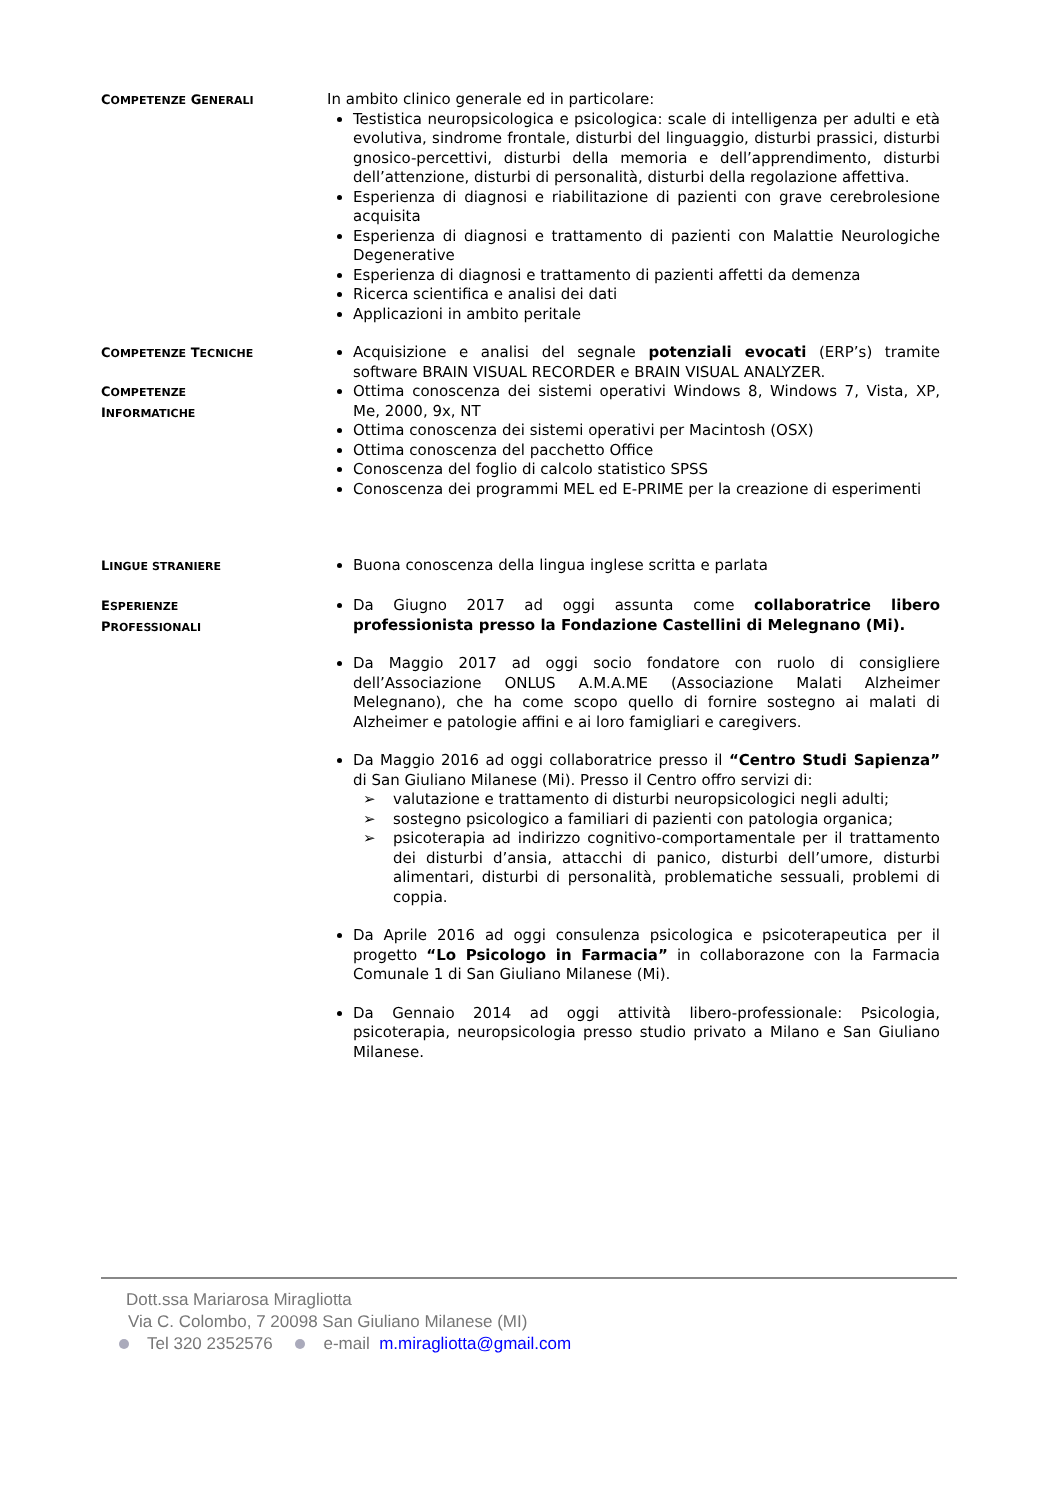COMPETENZE GENERALI
In ambito clinico generale ed in particolare:
Testistica neuropsicologica e psicologica: scale di intelligenza per adulti e età evolutiva, sindrome frontale, disturbi del linguaggio, disturbi prassici, disturbi gnosico-percettivi, disturbi della memoria e dell’apprendimento, disturbi dell’attenzione, disturbi di personalità, disturbi della regolazione affettiva.
Esperienza di diagnosi e riabilitazione di pazienti con grave cerebrolesione acquisita
Esperienza di diagnosi e trattamento di pazienti con Malattie Neurologiche Degenerative
Esperienza di diagnosi e trattamento di pazienti affetti da demenza
Ricerca scientifica e analisi dei dati
Applicazioni in ambito peritale
COMPETENZE TECNICHE
Acquisizione e analisi del segnale potenziali evocati (ERP’s) tramite software BRAIN VISUAL RECORDER e BRAIN VISUAL ANALYZER.
COMPETENZE
INFORMATICHE
Ottima conoscenza dei sistemi operativi Windows 8, Windows 7, Vista, XP, Me, 2000, 9x, NT
Ottima conoscenza dei sistemi operativi per Macintosh (OSX)
Ottima conoscenza del pacchetto Office
Conoscenza del foglio di calcolo statistico SPSS
Conoscenza dei programmi MEL ed E-PRIME per la creazione di esperimenti
LINGUE STRANIERE
Buona conoscenza della lingua inglese scritta e parlata
ESPERIENZE
PROFESSIONALI
Da Giugno 2017 ad oggi assunta come collaboratrice libero professionista presso la Fondazione Castellini di Melegnano (Mi).
Da Maggio 2017 ad oggi socio fondatore con ruolo di consigliere dell’Associazione ONLUS A.M.A.ME (Associazione Malati Alzheimer Melegnano), che ha come scopo quello di fornire sostegno ai malati di Alzheimer e patologie affini e ai loro famigliari e caregivers.
Da Maggio 2016 ad oggi collaboratrice presso il “Centro Studi Sapienza” di San Giuliano Milanese (Mi). Presso il Centro offro servizi di:
➢ valutazione e trattamento di disturbi neuropsicologici negli adulti;
➢ sostegno psicologico a familiari di pazienti con patologia organica;
➢ psicoterapia ad indirizzo cognitivo-comportamentale per il trattamento dei disturbi d’ansia, attacchi di panico, disturbi dell’umore, disturbi alimentari, disturbi di personalità, problematiche sessuali, problemi di coppia.
Da Aprile 2016 ad oggi consulenza psicologica e psicoterapeutica per il progetto “Lo Psicologo in Farmacia” in collaborazone con la Farmacia Comunale 1 di San Giuliano Milanese (Mi).
Da Gennaio 2014 ad oggi attività libero-professionale: Psicologia, psicoterapia, neuropsicologia presso studio privato a Milano e San Giuliano Milanese.
Dott.ssa Mariarosa Miragliotta
Via C. Colombo, 7 20098 San Giuliano Milanese (MI)
Tel 320 2352576 e-mail m.miragliotta@gmail.com